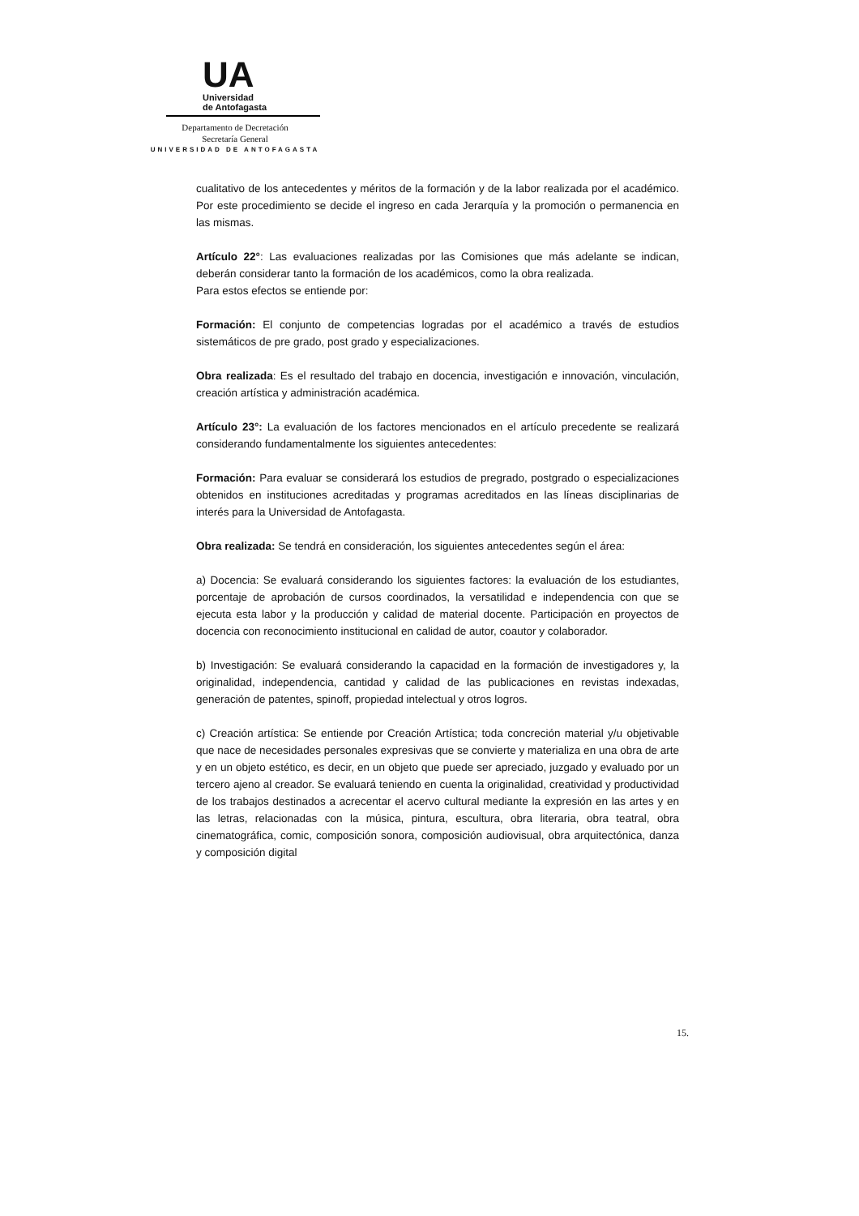UA
Universidad
de Antofagasta
Departamento de Decretación
Secretaría General
UNIVERSIDAD DE ANTOFAGASTA
cualitativo de los antecedentes y méritos de la formación y de la labor realizada por el académico. Por este procedimiento se decide el ingreso en cada Jerarquía y la promoción o permanencia en las mismas.
Artículo 22°: Las evaluaciones realizadas por las Comisiones que más adelante se indican, deberán considerar tanto la formación de los académicos, como la obra realizada.
Para estos efectos se entiende por:
Formación: El conjunto de competencias logradas por el académico a través de estudios sistemáticos de pre grado, post grado y especializaciones.
Obra realizada: Es el resultado del trabajo en docencia, investigación e innovación, vinculación, creación artística y administración académica.
Artículo 23°: La evaluación de los factores mencionados en el artículo precedente se realizará considerando fundamentalmente los siguientes antecedentes:
Formación: Para evaluar se considerará los estudios de pregrado, postgrado o especializaciones obtenidos en instituciones acreditadas y programas acreditados en las líneas disciplinarias de interés para la Universidad de Antofagasta.
Obra realizada: Se tendrá en consideración, los siguientes antecedentes según el área:
a) Docencia: Se evaluará considerando los siguientes factores: la evaluación de los estudiantes, porcentaje de aprobación de cursos coordinados, la versatilidad e independencia con que se ejecuta esta labor y la producción y calidad de material docente. Participación en proyectos de docencia con reconocimiento institucional en calidad de autor, coautor y colaborador.
b) Investigación: Se evaluará considerando la capacidad en la formación de investigadores y, la originalidad, independencia, cantidad y calidad de las publicaciones en revistas indexadas, generación de patentes, spinoff, propiedad intelectual y otros logros.
c) Creación artística: Se entiende por Creación Artística; toda concreción material y/u objetivable que nace de necesidades personales expresivas que se convierte y materializa en una obra de arte y en un objeto estético, es decir, en un objeto que puede ser apreciado, juzgado y evaluado por un tercero ajeno al creador. Se evaluará teniendo en cuenta la originalidad, creatividad y productividad de los trabajos destinados a acrecentar el acervo cultural mediante la expresión en las artes y en las letras, relacionadas con la música, pintura, escultura, obra literaria, obra teatral, obra cinematográfica, comic, composición sonora, composición audiovisual, obra arquitectónica, danza y composición digital
15.